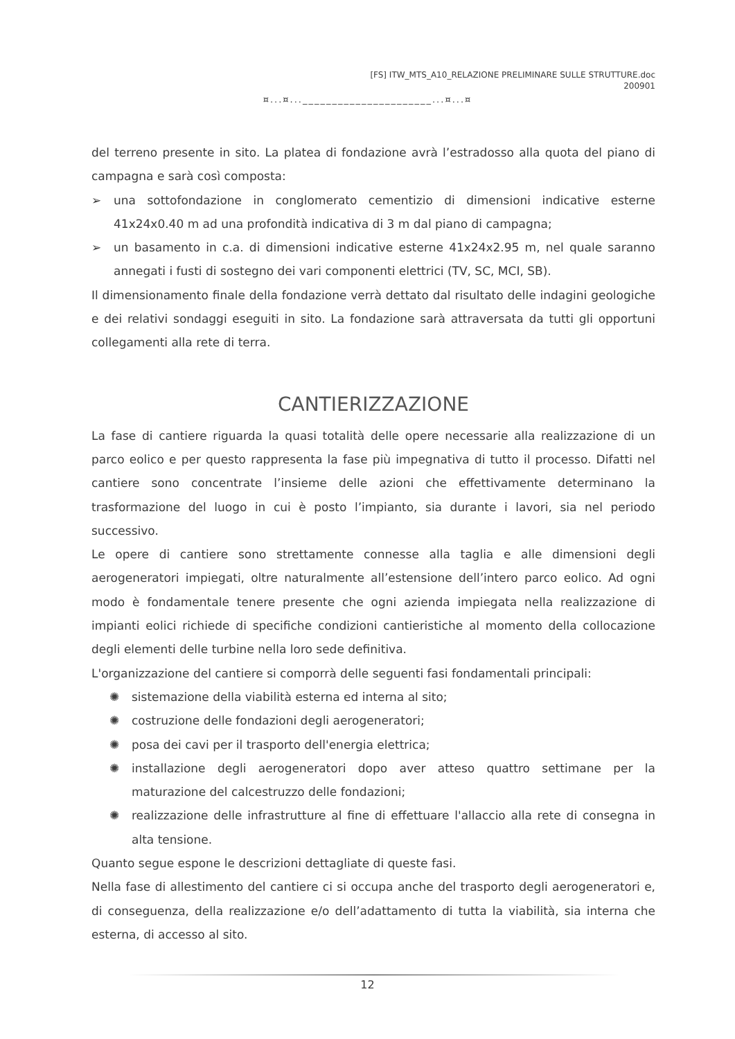[FS] ITW_MTS_A10_RELAZIONE PRELIMINARE SULLE STRUTTURE.doc
200901
¤...¤...______________________...¤...¤
del terreno presente in sito. La platea di fondazione avrà l’estradosso alla quota del piano di campagna e sarà così composta:
➢ una sottofondazione in conglomerato cementizio di dimensioni indicative esterne 41x24x0.40 m ad una profondità indicativa di 3 m dal piano di campagna;
➢ un basamento in c.a. di dimensioni indicative esterne 41x24x2.95 m, nel quale saranno annegati i fusti di sostegno dei vari componenti elettrici (TV, SC, MCI, SB).
Il dimensionamento finale della fondazione verrà dettato dal risultato delle indagini geologiche e dei relativi sondaggi eseguiti in sito. La fondazione sarà attraversata da tutti gli opportuni collegamenti alla rete di terra.
CANTIERIZZAZIONE
La fase di cantiere riguarda la quasi totalità delle opere necessarie alla realizzazione di un parco eolico e per questo rappresenta la fase più impegnativa di tutto il processo. Difatti nel cantiere sono concentrate l’insieme delle azioni che effettivamente determinano la trasformazione del luogo in cui è posto l’impianto, sia durante i lavori, sia nel periodo successivo.
Le opere di cantiere sono strettamente connesse alla taglia e alle dimensioni degli aerogeneratori impiegati, oltre naturalmente all’estensione dell’intero parco eolico. Ad ogni modo è fondamentale tenere presente che ogni azienda impiegata nella realizzazione di impianti eolici richiede di specifiche condizioni cantieristiche al momento della collocazione degli elementi delle turbine nella loro sede definitiva.
L'organizzazione del cantiere si comporrà delle seguenti fasi fondamentali principali:
✺ sistemazione della viabilità esterna ed interna al sito;
✺ costruzione delle fondazioni degli aerogeneratori;
✺ posa dei cavi per il trasporto dell'energia elettrica;
✺ installazione degli aerogeneratori dopo aver atteso quattro settimane per la maturazione del calcestruzzo delle fondazioni;
✺ realizzazione delle infrastrutture al fine di effettuare l'allaccio alla rete di consegna in alta tensione.
Quanto segue espone le descrizioni dettagliate di queste fasi.
Nella fase di allestimento del cantiere ci si occupa anche del trasporto degli aerogeneratori e, di conseguenza, della realizzazione e/o dell’adattamento di tutta la viabilità, sia interna che esterna, di accesso al sito.
12